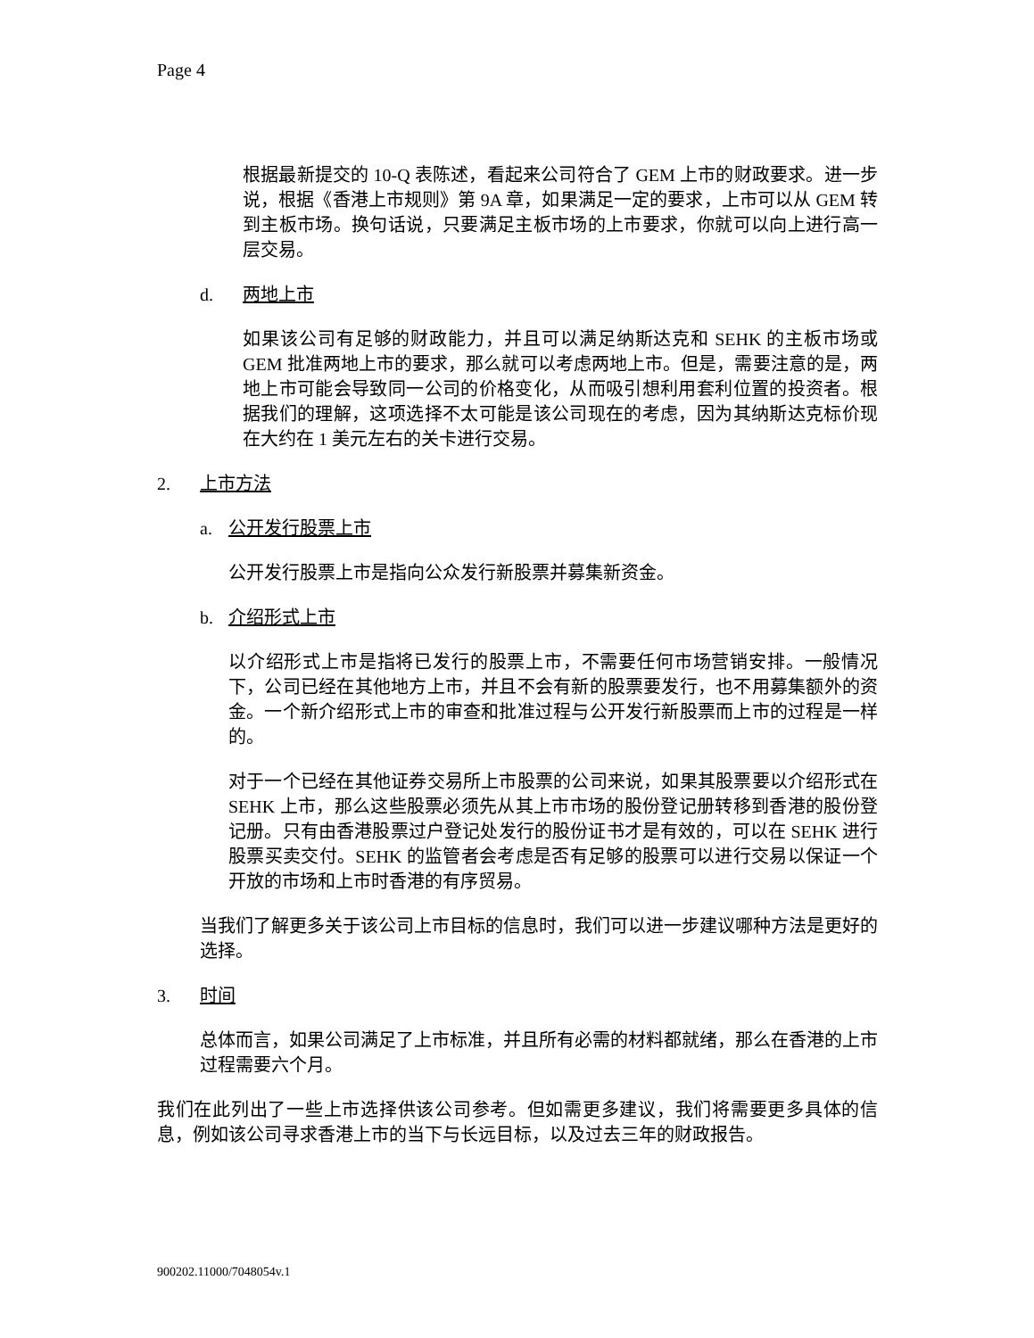Page 4
根据最新提交的 10-Q 表陈述，看起来公司符合了 GEM 上市的财政要求。进一步说，根据《香港上市规则》第 9A 章，如果满足一定的要求，上市可以从 GEM 转到主板市场。换句话说，只要满足主板市场的上市要求，你就可以向上进行高一层交易。
d. 两地上市
如果该公司有足够的财政能力，并且可以满足纳斯达克和 SEHK 的主板市场或 GEM 批准两地上市的要求，那么就可以考虑两地上市。但是，需要注意的是，两地上市可能会导致同一公司的价格变化，从而吸引想利用套利位置的投资者。根据我们的理解，这项选择不太可能是该公司现在的考虑，因为其纳斯达克标价现在大约在 1 美元左右的关卡进行交易。
2. 上市方法
a. 公开发行股票上市
公开发行股票上市是指向公众发行新股票并募集新资金。
b. 介绍形式上市
以介绍形式上市是指将已发行的股票上市，不需要任何市场营销安排。一般情况下，公司已经在其他地方上市，并且不会有新的股票要发行，也不用募集额外的资金。一个新介绍形式上市的审查和批准过程与公开发行新股票而上市的过程是一样的。
对于一个已经在其他证券交易所上市股票的公司来说，如果其股票要以介绍形式在 SEHK 上市，那么这些股票必须先从其上市市场的股份登记册转移到香港的股份登记册。只有由香港股票过户登记处发行的股份证书才是有效的，可以在 SEHK 进行股票买卖交付。SEHK 的监管者会考虑是否有足够的股票可以进行交易以保证一个开放的市场和上市时香港的有序贸易。
当我们了解更多关于该公司上市目标的信息时，我们可以进一步建议哪种方法是更好的选择。
3. 时间
总体而言，如果公司满足了上市标准，并且所有必需的材料都就绪，那么在香港的上市过程需要六个月。
我们在此列出了一些上市选择供该公司参考。但如需更多建议，我们将需要更多具体的信息，例如该公司寻求香港上市的当下与长远目标，以及过去三年的财政报告。
900202.11000/7048054v.1